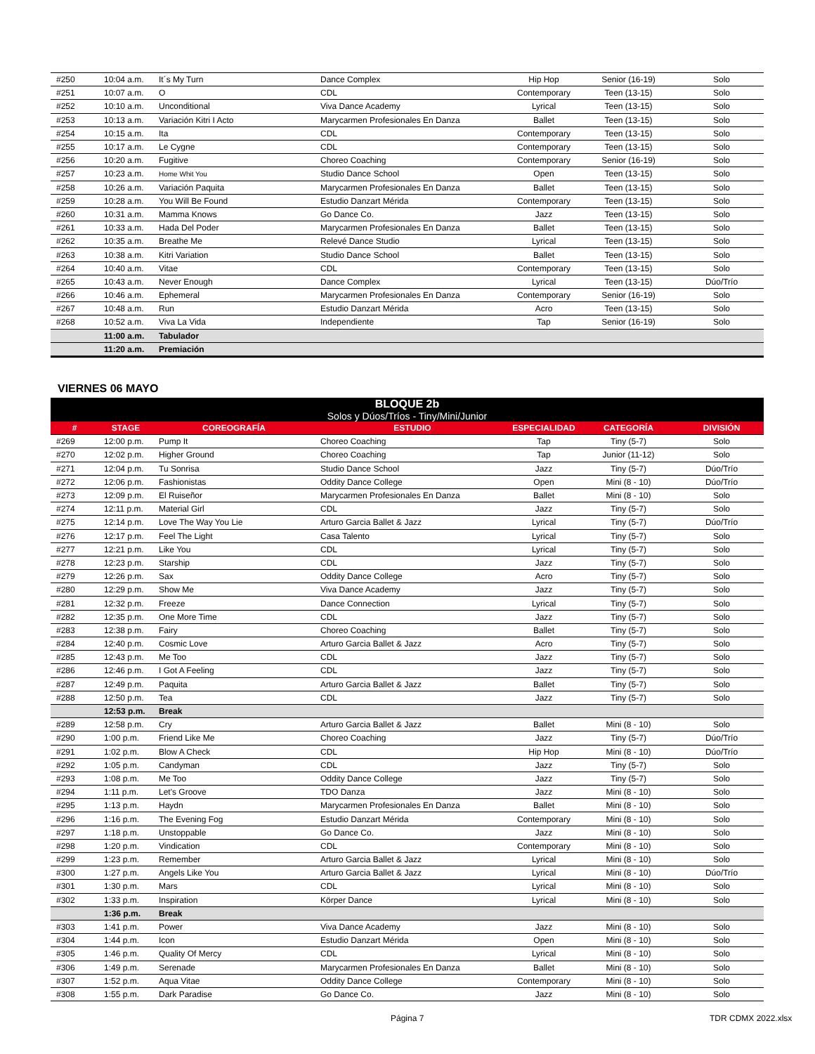| #250 | 10:04 a.m. | It´s My Turn | Dance Complex | Hip Hop | Senior (16-19) | Solo |
| #251 | 10:07 a.m. | O | CDL | Contemporary | Teen (13-15) | Solo |
| #252 | 10:10 a.m. | Unconditional | Viva Dance Academy | Lyrical | Teen (13-15) | Solo |
| #253 | 10:13 a.m. | Variación Kitri I Acto | Marycarmen Profesionales En Danza | Ballet | Teen (13-15) | Solo |
| #254 | 10:15 a.m. | Ita | CDL | Contemporary | Teen (13-15) | Solo |
| #255 | 10:17 a.m. | Le Cygne | CDL | Contemporary | Teen (13-15) | Solo |
| #256 | 10:20 a.m. | Fugitive | Choreo Coaching | Contemporary | Senior (16-19) | Solo |
| #257 | 10:23 a.m. | Home Whit You | Studio Dance School | Open | Teen (13-15) | Solo |
| #258 | 10:26 a.m. | Variación Paquita | Marycarmen Profesionales En Danza | Ballet | Teen (13-15) | Solo |
| #259 | 10:28 a.m. | You Will Be Found | Estudio Danzart Mérida | Contemporary | Teen (13-15) | Solo |
| #260 | 10:31 a.m. | Mamma Knows | Go Dance Co. | Jazz | Teen (13-15) | Solo |
| #261 | 10:33 a.m. | Hada Del Poder | Marycarmen Profesionales En Danza | Ballet | Teen (13-15) | Solo |
| #262 | 10:35 a.m. | Breathe Me | Relevé Dance Studio | Lyrical | Teen (13-15) | Solo |
| #263 | 10:38 a.m. | Kitri Variation | Studio Dance School | Ballet | Teen (13-15) | Solo |
| #264 | 10:40 a.m. | Vitae | CDL | Contemporary | Teen (13-15) | Solo |
| #265 | 10:43 a.m. | Never Enough | Dance Complex | Lyrical | Teen (13-15) | Dúo/Trío |
| #266 | 10:46 a.m. | Ephemeral | Marycarmen Profesionales En Danza | Contemporary | Senior (16-19) | Solo |
| #267 | 10:48 a.m. | Run | Estudio Danzart Mérida | Acro | Teen (13-15) | Solo |
| #268 | 10:52 a.m. | Viva La Vida | Independiente | Tap | Senior (16-19) | Solo |
| | 11:00 a.m. | Tabulador | | | | |
| | 11:20 a.m. | Premiación | | | | |
VIERNES 06 MAYO
BLOQUE 2b
Solos y Dúos/Tríos - Tiny/Mini/Junior
| # | STAGE | COREOGRAFÍA | ESTUDIO | ESPECIALIDAD | CATEGORÍA | DIVISIÓN |
| --- | --- | --- | --- | --- | --- | --- |
| #269 | 12:00 p.m. | Pump It | Choreo Coaching | Tap | Tiny (5-7) | Solo |
| #270 | 12:02 p.m. | Higher Ground | Choreo Coaching | Tap | Junior (11-12) | Solo |
| #271 | 12:04 p.m. | Tu Sonrisa | Studio Dance School | Jazz | Tiny (5-7) | Dúo/Trío |
| #272 | 12:06 p.m. | Fashionistas | Oddity Dance College | Open | Mini (8 - 10) | Dúo/Trío |
| #273 | 12:09 p.m. | El Ruiseñor | Marycarmen Profesionales En Danza | Ballet | Mini (8 - 10) | Solo |
| #274 | 12:11 p.m. | Material Girl | CDL | Jazz | Tiny (5-7) | Solo |
| #275 | 12:14 p.m. | Love The Way You Lie | Arturo Garcia Ballet & Jazz | Lyrical | Tiny (5-7) | Dúo/Trío |
| #276 | 12:17 p.m. | Feel The Light | Casa Talento | Lyrical | Tiny (5-7) | Solo |
| #277 | 12:21 p.m. | Like You | CDL | Lyrical | Tiny (5-7) | Solo |
| #278 | 12:23 p.m. | Starship | CDL | Jazz | Tiny (5-7) | Solo |
| #279 | 12:26 p.m. | Sax | Oddity Dance College | Acro | Tiny (5-7) | Solo |
| #280 | 12:29 p.m. | Show Me | Viva Dance Academy | Jazz | Tiny (5-7) | Solo |
| #281 | 12:32 p.m. | Freeze | Dance Connection | Lyrical | Tiny (5-7) | Solo |
| #282 | 12:35 p.m. | One More Time | CDL | Jazz | Tiny (5-7) | Solo |
| #283 | 12:38 p.m. | Fairy | Choreo Coaching | Ballet | Tiny (5-7) | Solo |
| #284 | 12:40 p.m. | Cosmic Love | Arturo Garcia Ballet & Jazz | Acro | Tiny (5-7) | Solo |
| #285 | 12:43 p.m. | Me Too | CDL | Jazz | Tiny (5-7) | Solo |
| #286 | 12:46 p.m. | I Got A Feeling | CDL | Jazz | Tiny (5-7) | Solo |
| #287 | 12:49 p.m. | Paquita | Arturo Garcia Ballet & Jazz | Ballet | Tiny (5-7) | Solo |
| #288 | 12:50 p.m. | Tea | CDL | Jazz | Tiny (5-7) | Solo |
| | 12:53 p.m. | Break | | | | |
| #289 | 12:58 p.m. | Cry | Arturo Garcia Ballet & Jazz | Ballet | Mini (8 - 10) | Solo |
| #290 | 1:00 p.m. | Friend Like Me | Choreo Coaching | Jazz | Tiny (5-7) | Dúo/Trío |
| #291 | 1:02 p.m. | Blow A Check | CDL | Hip Hop | Mini (8 - 10) | Dúo/Trío |
| #292 | 1:05 p.m. | Candyman | CDL | Jazz | Tiny (5-7) | Solo |
| #293 | 1:08 p.m. | Me Too | Oddity Dance College | Jazz | Tiny (5-7) | Solo |
| #294 | 1:11 p.m. | Let's Groove | TDO Danza | Jazz | Mini (8 - 10) | Solo |
| #295 | 1:13 p.m. | Haydn | Marycarmen Profesionales En Danza | Ballet | Mini (8 - 10) | Solo |
| #296 | 1:16 p.m. | The Evening Fog | Estudio Danzart Mérida | Contemporary | Mini (8 - 10) | Solo |
| #297 | 1:18 p.m. | Unstoppable | Go Dance Co. | Jazz | Mini (8 - 10) | Solo |
| #298 | 1:20 p.m. | Vindication | CDL | Contemporary | Mini (8 - 10) | Solo |
| #299 | 1:23 p.m. | Remember | Arturo Garcia Ballet & Jazz | Lyrical | Mini (8 - 10) | Solo |
| #300 | 1:27 p.m. | Angels Like You | Arturo Garcia Ballet & Jazz | Lyrical | Mini (8 - 10) | Dúo/Trío |
| #301 | 1:30 p.m. | Mars | CDL | Lyrical | Mini (8 - 10) | Solo |
| #302 | 1:33 p.m. | Inspiration | Körper Dance | Lyrical | Mini (8 - 10) | Solo |
| | 1:36 p.m. | Break | | | | |
| #303 | 1:41 p.m. | Power | Viva Dance Academy | Jazz | Mini (8 - 10) | Solo |
| #304 | 1:44 p.m. | Icon | Estudio Danzart Mérida | Open | Mini (8 - 10) | Solo |
| #305 | 1:46 p.m. | Quality Of Mercy | CDL | Lyrical | Mini (8 - 10) | Solo |
| #306 | 1:49 p.m. | Serenade | Marycarmen Profesionales En Danza | Ballet | Mini (8 - 10) | Solo |
| #307 | 1:52 p.m. | Aqua Vitae | Oddity Dance College | Contemporary | Mini (8 - 10) | Solo |
| #308 | 1:55 p.m. | Dark Paradise | Go Dance Co. | Jazz | Mini (8 - 10) | Solo |
Página 7 TDR CDMX 2022.xlsx